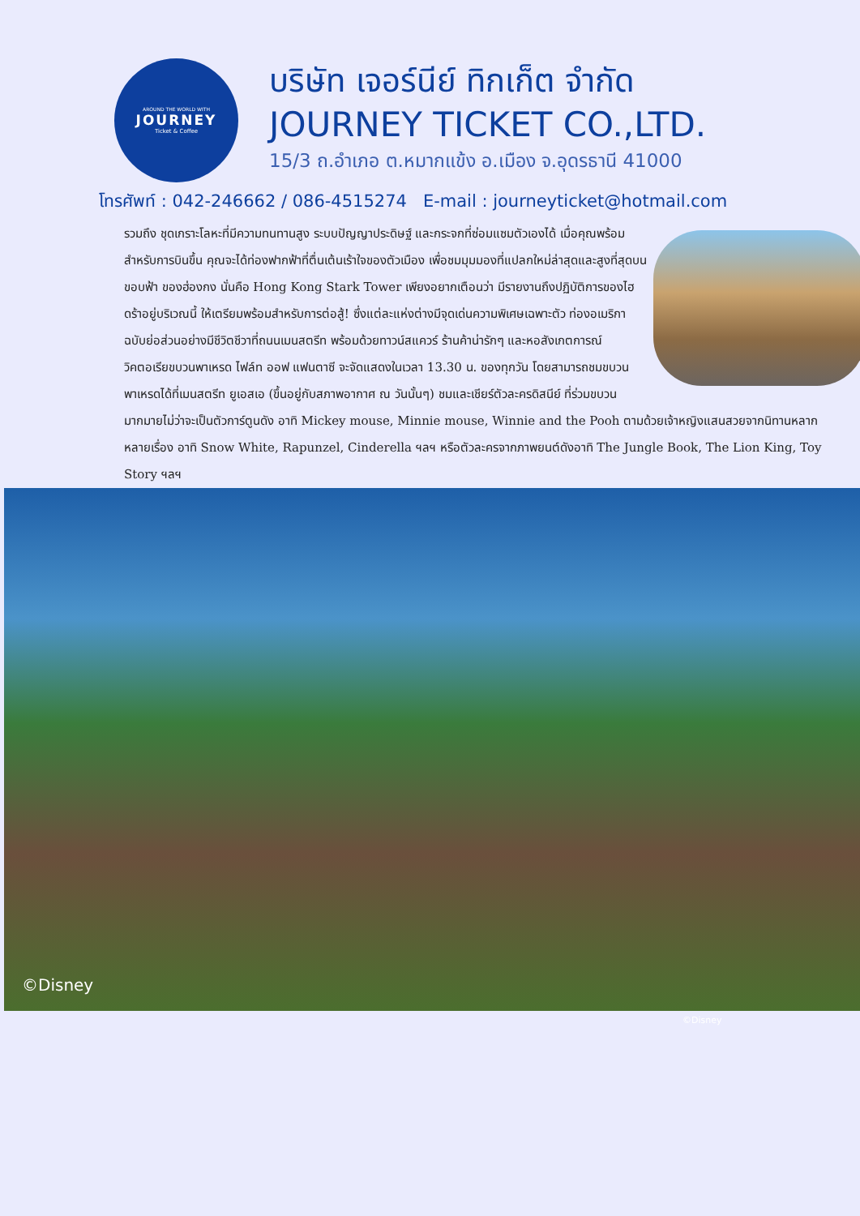AROUND THE WORLD WITH
JOURNEY
Ticket & Coffee
บริษัท เจอร์นีย์ ทิกเก็ต จำกัด
JOURNEY TICKET CO.,LTD.
15/3 ถ.อำเภอ ต.หมากแข้ง อ.เมือง จ.อุดรธานี 41000
โทรศัพท์ : 042-246662 / 086-4515274 E-mail : journeyticket@hotmail.com
รวมถึง ชุดเกราะโลหะที่มีความทนทานสูง ระบบปัญญาประดิษฐ์ และกระจกที่ซ่อมแซมตัวเองได้ เมื่อคุณพร้อมสำหรับการบินขึ้น คุณจะได้ท่องฟากฟ้าที่ตื่นเต้นเร้าใจของตัวเมือง เพื่อชมมุมมองที่แปลกใหม่ล่าสุดและสูงที่สุดบนขอบฟ้า ของฮ่องกง นั่นคือ Hong Kong Stark Tower เพียงอยากเตือนว่า มีรายงานถึงปฏิบัติการของไฮดร้าอยู่บริเวณนี้ ให้เตรียมพร้อมสำหรับการต่อสู้! ซึ่งแต่ละแห่งต่างมีจุดเด่นความพิเศษเฉพาะตัว ท่องอเมริกาฉบับย่อส่วนอย่างมีชีวิตชีวาที่ถนนเมนสตรีท พร้อมด้วยทาวน์สแควร์ ร้านค้าน่ารักๆ และหอสังเกตการณ์วิคตอเรียขบวนพาเหรด ไฟล์ท ออฟ แฟนตาซี จะจัดแสดงในเวลา 13.30 น. ของทุกวัน โดยสามารถชมขบวนพาเหรดได้ที่เมนสตรีท ยูเอสเอ (ขึ้นอยู่กับสภาพอากาศ ณ วันนั้นๆ) ชมและเชียร์ตัวละครดิสนีย์ ที่ร่วมขบวนมากมายไม่ว่าจะเป็นตัวการ์ตูนดัง อาทิ Mickey mouse, Minnie mouse, Winnie and the Pooh ตามด้วยเจ้าหญิงแสนสวยจากนิทานหลากหลายเรื่อง อาทิ Snow White, Rapunzel, Cinderella ฯลฯ หรือตัวละครจากภาพยนต์ดังอาทิ The Jungle Book, The Lion King, Toy Story ฯลฯ
©Disney
©Disney